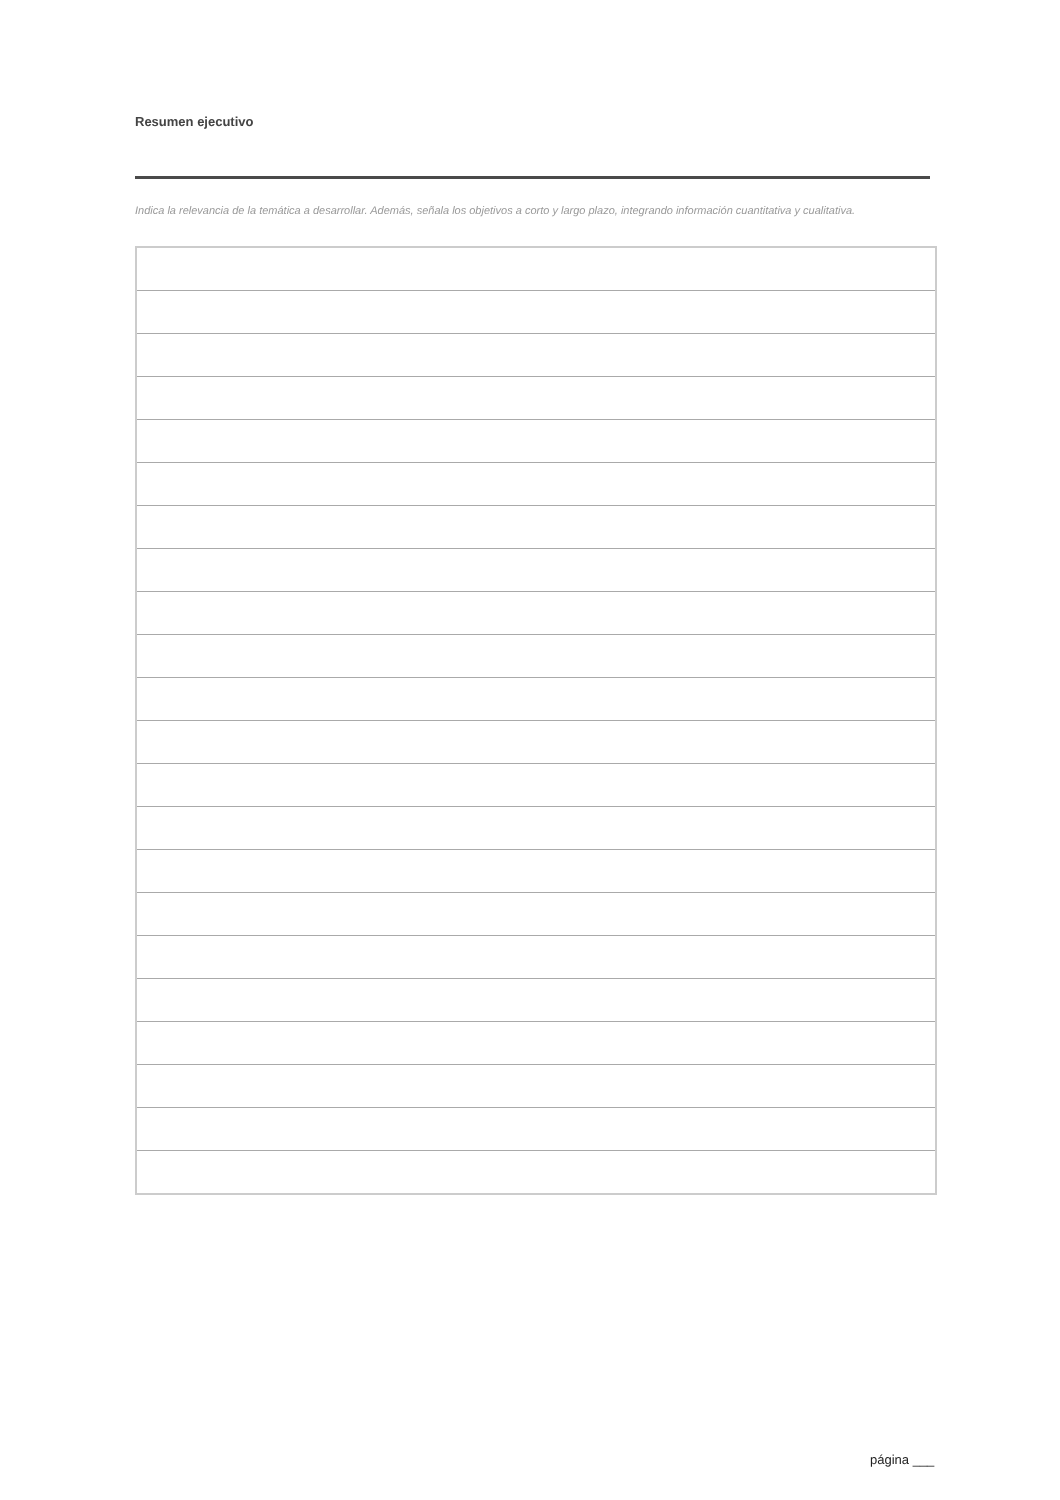Resumen ejecutivo
Indica la relevancia de la temática a desarrollar. Además, señala los objetivos a corto y largo plazo, integrando información cuantitativa y cualitativa.
página ___